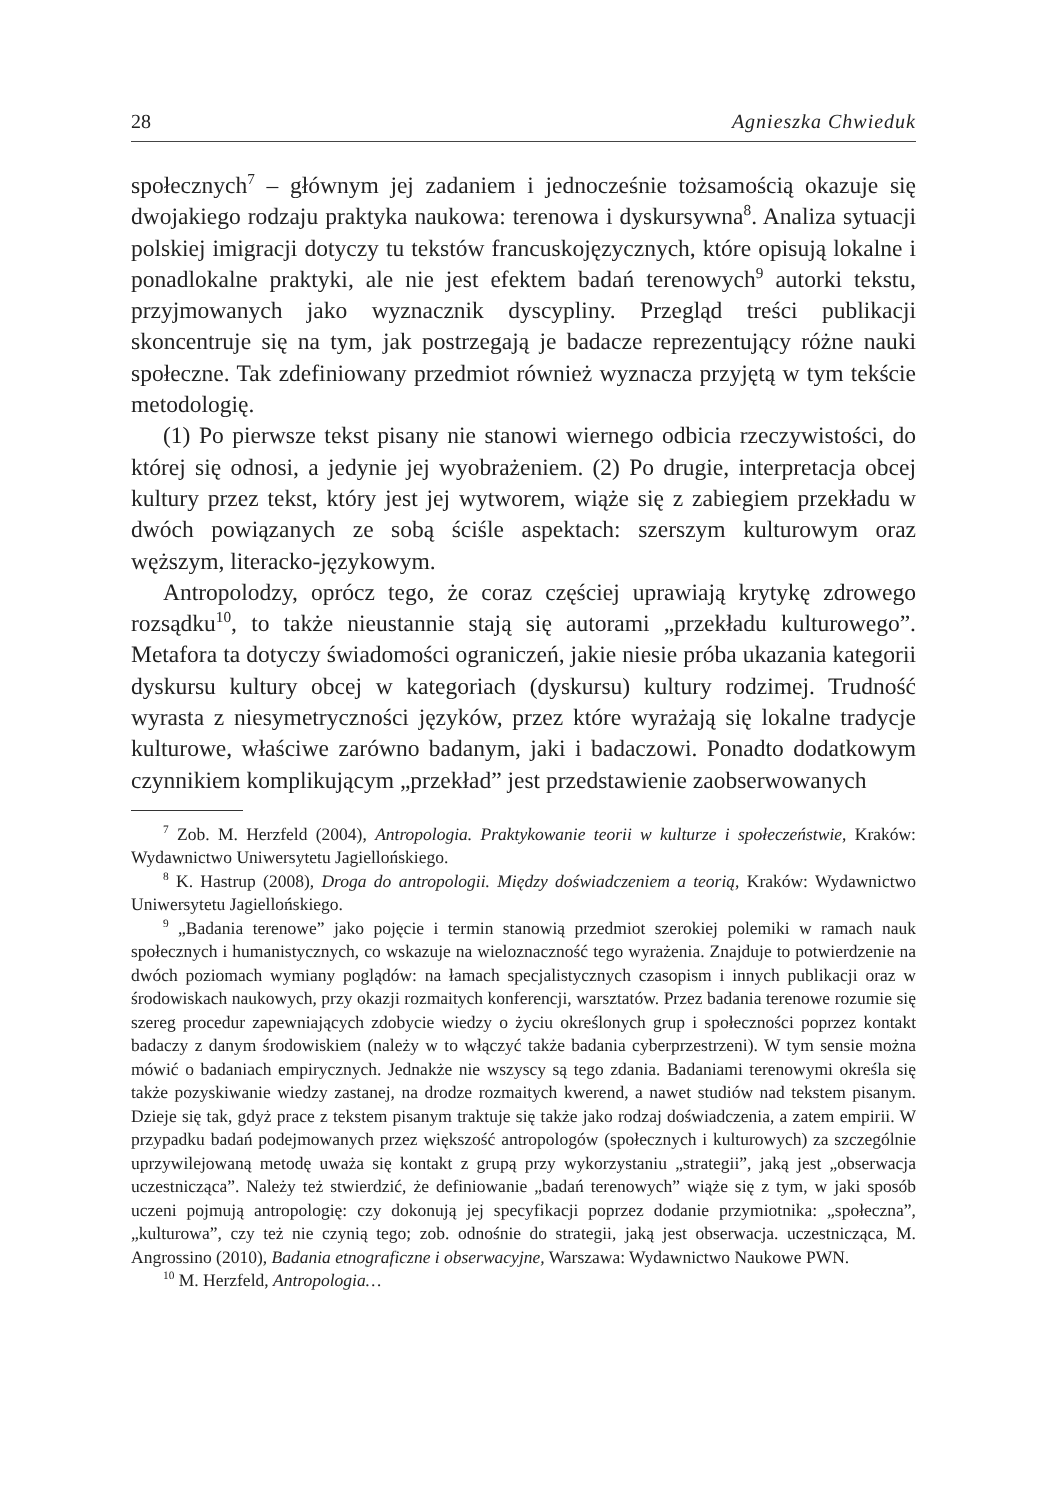28 Agnieszka Chwieduk
społecznych<sup>7</sup> – głównym jej zadaniem i jednocześnie tożsamością okazuje się dwojakiego rodzaju praktyka naukowa: terenowa i dyskursywna<sup>8</sup>. Analiza sytuacji polskiej imigracji dotyczy tu tekstów francuskojęzycznych, które opisują lokalne i ponadlokalne praktyki, ale nie jest efektem badań terenowych<sup>9</sup> autorki tekstu, przyjmowanych jako wyznacznik dyscypliny. Przegląd treści publikacji skoncentruje się na tym, jak postrzegają je badacze reprezentujący różne nauki społeczne. Tak zdefiniowany przedmiot również wyznacza przyjętą w tym tekście metodologię.
(1) Po pierwsze tekst pisany nie stanowi wiernego odbicia rzeczywistości, do której się odnosi, a jedynie jej wyobrażeniem. (2) Po drugie, interpretacja obcej kultury przez tekst, który jest jej wytworem, wiąże się z zabiegiem przekładu w dwóch powiązanych ze sobą ściśle aspektach: szerszym kulturowym oraz węższym, literacko-językowym.
Antropolodzy, oprócz tego, że coraz częściej uprawiają krytykę zdrowego rozsądku<sup>10</sup>, to także nieustannie stają się autorami „przekładu kulturowego”. Metafora ta dotyczy świadomości ograniczeń, jakie niesie próba ukazania kategorii dyskursu kultury obcej w kategoriach (dyskursu) kultury rodzimej. Trudność wyrasta z niesymetryczności języków, przez które wyrażają się lokalne tradycje kulturowe, właściwe zarówno badanym, jaki i badaczowi. Ponadto dodatkowym czynnikiem komplikującym „przekład” jest przedstawienie zaobserwowanych
<sup>7</sup> Zob. M. Herzfeld (2004), Antropologia. Praktykowanie teorii w kulturze i społeczeństwie, Kraków: Wydawnictwo Uniwersytetu Jagiellońskiego.
<sup>8</sup> K. Hastrup (2008), Droga do antropologii. Między doświadczeniem a teorią, Kraków: Wydawnictwo Uniwersytetu Jagiellońskiego.
<sup>9</sup> „Badania terenowe” jako pojęcie i termin stanowią przedmiot szerokiej polemiki w ramach nauk społecznych i humanistycznych, co wskazuje na wieloznaczność tego wyrażenia. Znajduje to potwierdzenie na dwóch poziomach wymiany poglądów: na łamach specjalistycznych czasopism i innych publikacji oraz w środowiskach naukowych, przy okazji rozmaitych konferencji, warsztatów. Przez badania terenowe rozumie się szereg procedur zapewniających zdobycie wiedzy o życiu określonych grup i społeczności poprzez kontakt badaczy z danym środowiskiem (należy w to włączyć także badania cyberprzestrzeni). W tym sensie można mówić o badaniach empirycznych. Jednakże nie wszyscy są tego zdania. Badaniami terenowymi określa się także pozyskiwanie wiedzy zastanej, na drodze rozmaitych kwerend, a nawet studiów nad tekstem pisanym. Dzieje się tak, gdyż prace z tekstem pisanym traktuje się także jako rodzaj doświadczenia, a zatem empirii. W przypadku badań podejmowanych przez większość antropologów (społecznych i kulturowych) za szczególnie uprzywilejowaną metodę uważa się kontakt z grupą przy wykorzystaniu „strategii”, jaką jest „obserwacja uczestnicząca”. Należy też stwierdzić, że definiowanie „badań terenowych” wiąże się z tym, w jaki sposób uczeni pojmują antropologię: czy dokonują jej specyfikacji poprzez dodanie przymiotnika: „społeczna”, „kulturowa”, czy też nie czynią tego; zob. odnośnie do strategii, jaką jest obserwacja. uczestnicząca, M. Angrossino (2010), Badania etnograficzne i obserwacyjne, Warszawa: Wydawnictwo Naukowe PWN.
<sup>10</sup> M. Herzfeld, Antropologia…